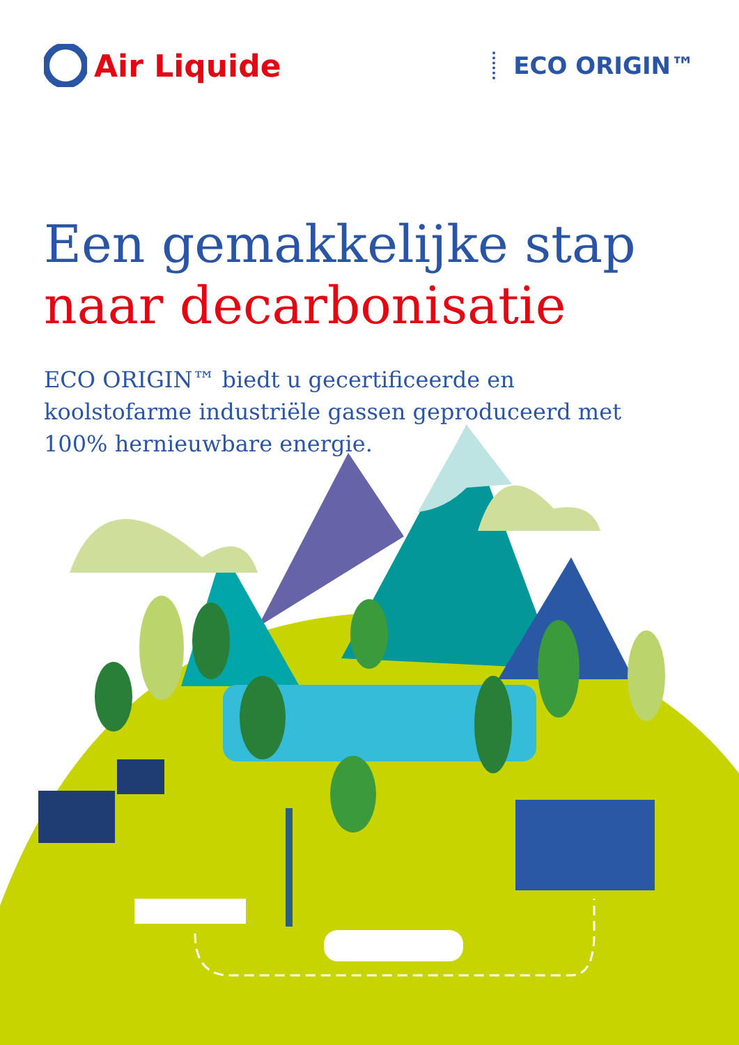Air Liquide
ECO ORIGIN™
Een gemakkelijke stap
naar decarbonisatie
ECO ORIGIN™ biedt u gecertificeerde en koolstofarme industriële gassen geproduceerd met 100% hernieuwbare energie.